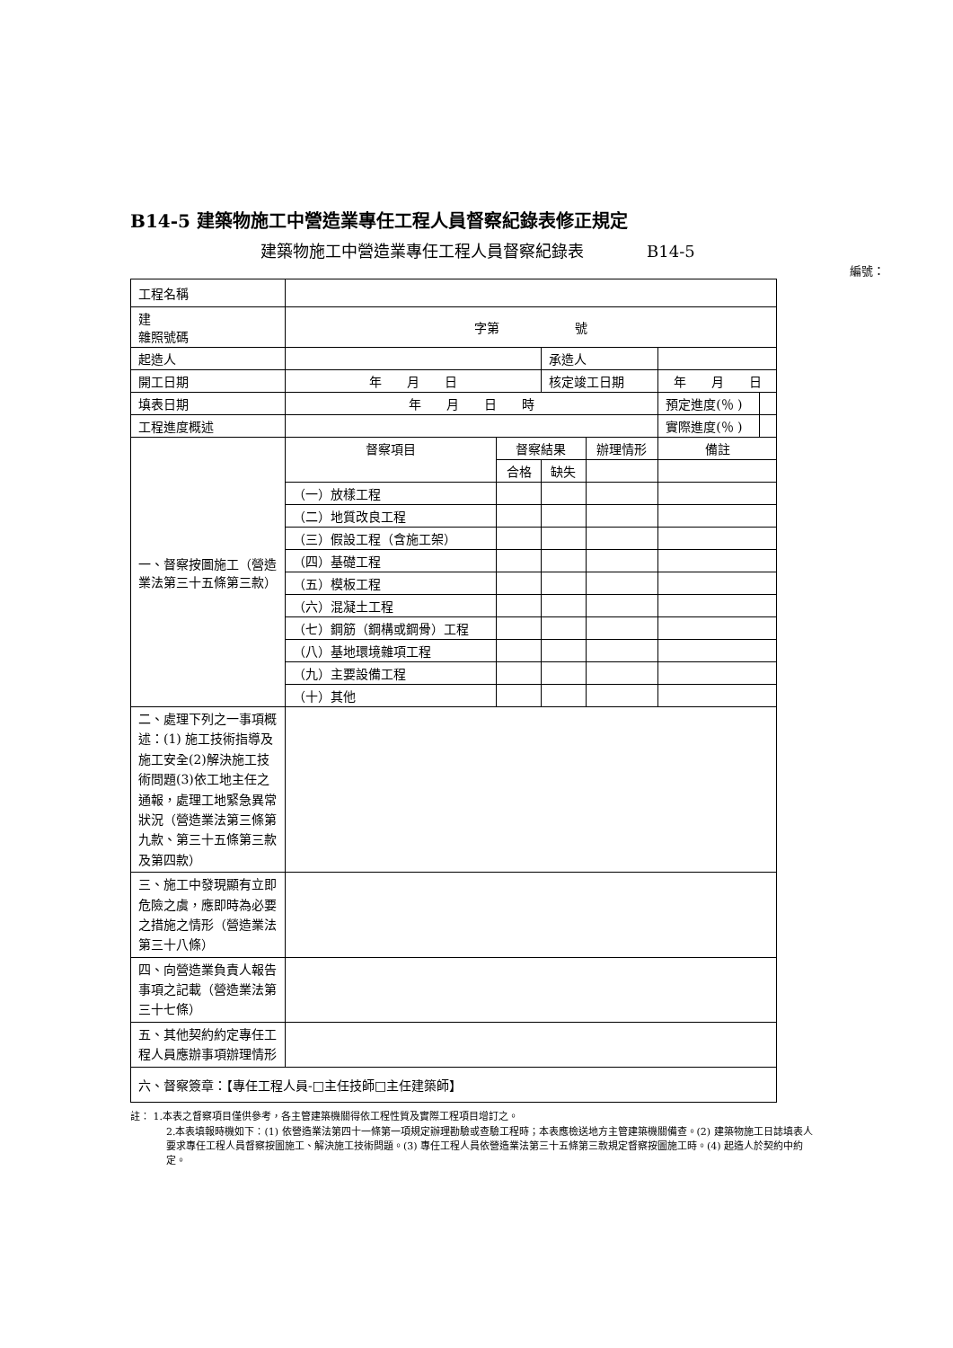B14-5 建築物施工中營造業專任工程人員督察紀錄表修正規定
建築物施工中營造業專任工程人員督察紀錄表 B14-5
編號：
| 工程名稱 | | | | | | |
| 建 雜照號碼 | 字第 號 | | | | | |
| 起造人 | | | 承造人 | | | |
| 開工日期 | 年 月 日 | | 核定竣工日期 | | 年 月 日 | |
| 填表日期 | 年 月 日 時 | | | | 預定進度(％ ) | |
| 工程進度概述 | | | | | 實際進度(％ ) | |
| 一、督察按圖施工（營造業法第三十五條第三款） | 督察項目 | 督察結果 | | 辦理情形 | 備註 | |
| | | 合格 | 缺失 | | | |
| | （一）放樣工程 | | | | | |
| | （二）地質改良工程 | | | | | |
| | （三）假設工程（含施工架） | | | | | |
| | （四）基礎工程 | | | | | |
| | （五）模板工程 | | | | | |
| | （六）混凝土工程 | | | | | |
| | （七）鋼筋（鋼構或鋼骨）工程 | | | | | |
| | （八）基地環境雜項工程 | | | | | |
| | （九）主要設備工程 | | | | | |
| | （十）其他 | | | | | |
| 二、處理下列之一事項概述：(1) 施工技術指導及施工安全(2)解決施工技術問題(3)依工地主任之通報，處理工地緊急異常狀況（營造業法第三條第九款、第三十五條第三款及第四款） | | | | | | |
| 三、施工中發現顯有立即危險之虞，應即時為必要之措施之情形（營造業法第三十八條） | | | | | | |
| 四、向營造業負責人報告事項之記載（營造業法第三十七條） | | | | | | |
| 五、其他契約約定專任工程人員應辦事項辦理情形 | | | | | | |
| 六、督察簽章：【專任工程人員-□主任技師□主任建築師】 | | | | | | |
註： 1.本表之督察項目僅供參考，各主管建築機關得依工程性質及實際工程項目增訂之。
2.本表填報時機如下：(1) 依營造業法第四十一條第一項規定辦理勘驗或查驗工程時；本表應檢送地方主管建築機關備查。(2) 建築物施工日誌填表人要求專任工程人員督察按圖施工、解決施工技術問題。(3) 專任工程人員依營造業法第三十五條第三款規定督察按圖施工時。(4) 起造人於契約中約定。